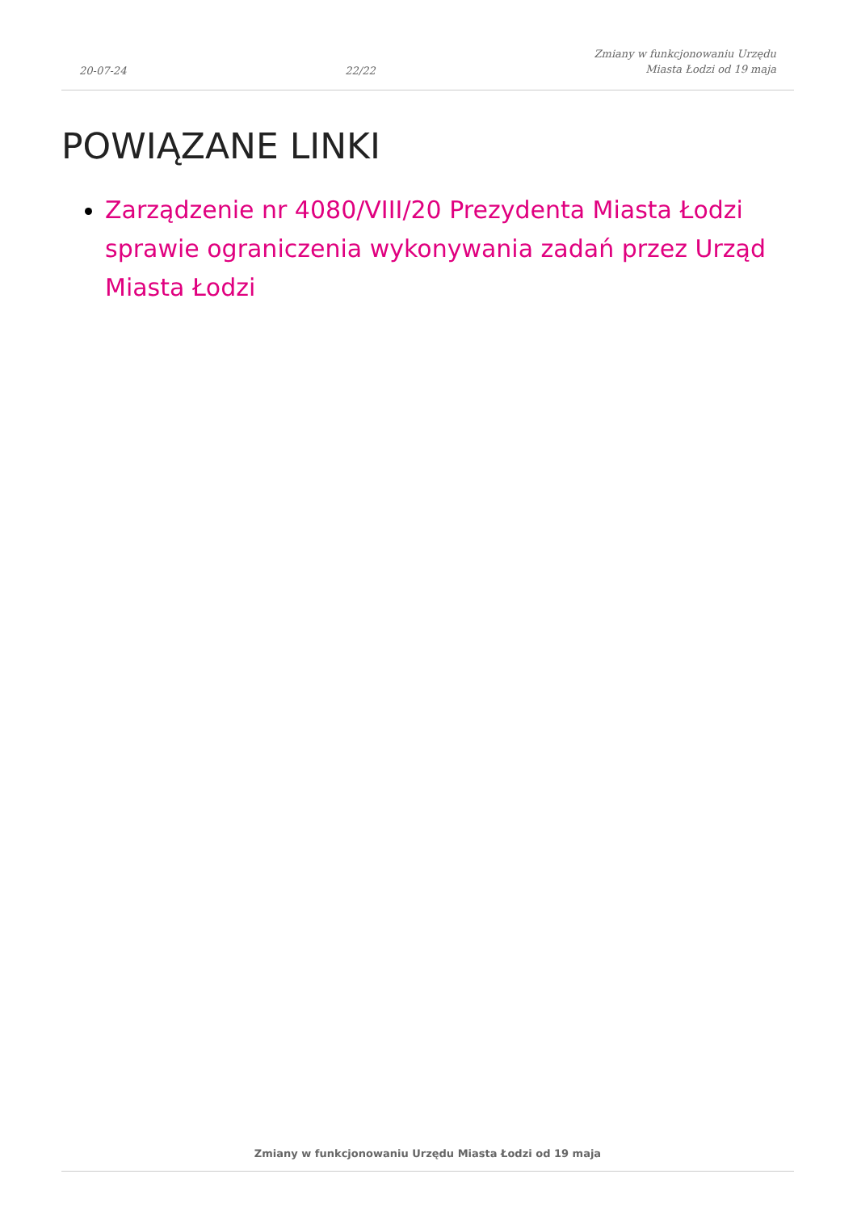20-07-24 22/22 Zmiany w funkcjonowaniu Urzędu
Miasta Łodzi od 19 maja
POWIĄZANE LINKI
Zarządzenie nr 4080/VIII/20 Prezydenta Miasta Łodzi sprawie ograniczenia wykonywania zadań przez Urząd Miasta Łodzi
Zmiany w funkcjonowaniu Urzędu Miasta Łodzi od 19 maja